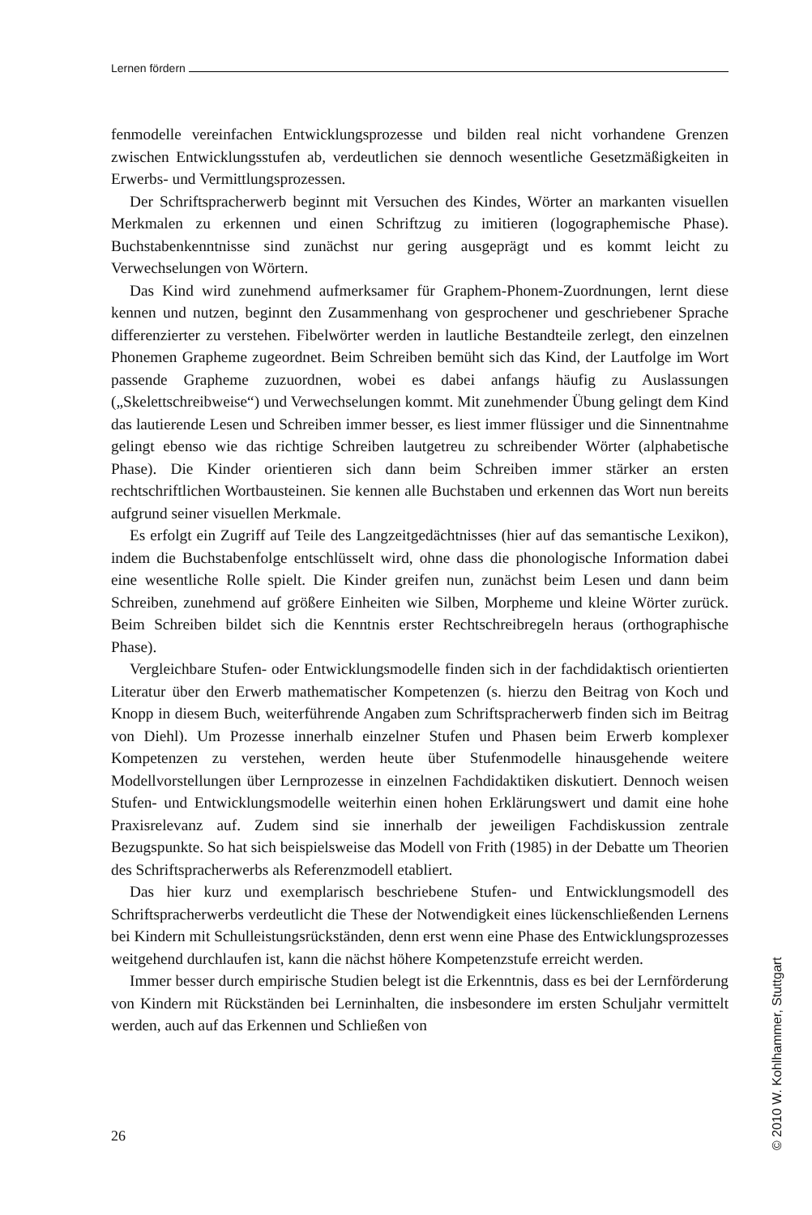Lernen fördern
fenmodelle vereinfachen Entwicklungsprozesse und bilden real nicht vorhandene Grenzen zwischen Entwicklungsstufen ab, verdeutlichen sie dennoch wesentliche Gesetzmäßigkeiten in Erwerbs- und Vermittlungsprozessen.
Der Schriftspracherwerb beginnt mit Versuchen des Kindes, Wörter an markanten visuellen Merkmalen zu erkennen und einen Schriftzug zu imitieren (logographemische Phase). Buchstabenkenntnisse sind zunächst nur gering ausgeprägt und es kommt leicht zu Verwechselungen von Wörtern.
Das Kind wird zunehmend aufmerksamer für Graphem-Phonem-Zuordnungen, lernt diese kennen und nutzen, beginnt den Zusammenhang von gesprochener und geschriebener Sprache differenzierter zu verstehen. Fibelwörter werden in lautliche Bestandteile zerlegt, den einzelnen Phonemen Grapheme zugeordnet. Beim Schreiben bemüht sich das Kind, der Lautfolge im Wort passende Grapheme zuzuordnen, wobei es dabei anfangs häufig zu Auslassungen („Skelettschreibweise“) und Verwechselungen kommt. Mit zunehmender Übung gelingt dem Kind das lautierende Lesen und Schreiben immer besser, es liest immer flüssiger und die Sinnentnahme gelingt ebenso wie das richtige Schreiben lautgetreu zu schreibender Wörter (alphabetische Phase). Die Kinder orientieren sich dann beim Schreiben immer stärker an ersten rechtschriftlichen Wortbausteinen. Sie kennen alle Buchstaben und erkennen das Wort nun bereits aufgrund seiner visuellen Merkmale.
Es erfolgt ein Zugriff auf Teile des Langzeitgedächtnisses (hier auf das semantische Lexikon), indem die Buchstabenfolge entschlüsselt wird, ohne dass die phonologische Information dabei eine wesentliche Rolle spielt. Die Kinder greifen nun, zunächst beim Lesen und dann beim Schreiben, zunehmend auf größere Einheiten wie Silben, Morpheme und kleine Wörter zurück. Beim Schreiben bildet sich die Kenntnis erster Rechtschreibregeln heraus (orthographische Phase).
Vergleichbare Stufen- oder Entwicklungsmodelle finden sich in der fachdidaktisch orientierten Literatur über den Erwerb mathematischer Kompetenzen (s. hierzu den Beitrag von Koch und Knopp in diesem Buch, weiterführende Angaben zum Schriftspracherwerb finden sich im Beitrag von Diehl). Um Prozesse innerhalb einzelner Stufen und Phasen beim Erwerb komplexer Kompetenzen zu verstehen, werden heute über Stufenmodelle hinausgehende weitere Modellvorstellungen über Lernprozesse in einzelnen Fachdidaktiken diskutiert. Dennoch weisen Stufen- und Entwicklungsmodelle weiterhin einen hohen Erklärungswert und damit eine hohe Praxisrelevanz auf. Zudem sind sie innerhalb der jeweiligen Fachdiskussion zentrale Bezugspunkte. So hat sich beispielsweise das Modell von Frith (1985) in der Debatte um Theorien des Schriftspracherwerbs als Referenzmodell etabliert.
Das hier kurz und exemplarisch beschriebene Stufen- und Entwicklungsmodell des Schriftspracherwerbs verdeutlicht die These der Notwendigkeit eines lückenschließenden Lernens bei Kindern mit Schulleistungsrückständen, denn erst wenn eine Phase des Entwicklungsprozesses weitgehend durchlaufen ist, kann die nächst höhere Kompetenzstufe erreicht werden.
Immer besser durch empirische Studien belegt ist die Erkenntnis, dass es bei der Lernförderung von Kindern mit Rückständen bei Lerninhalten, die insbesondere im ersten Schuljahr vermittelt werden, auch auf das Erkennen und Schließen von
26
© 2010 W. Kohlhammer, Stuttgart